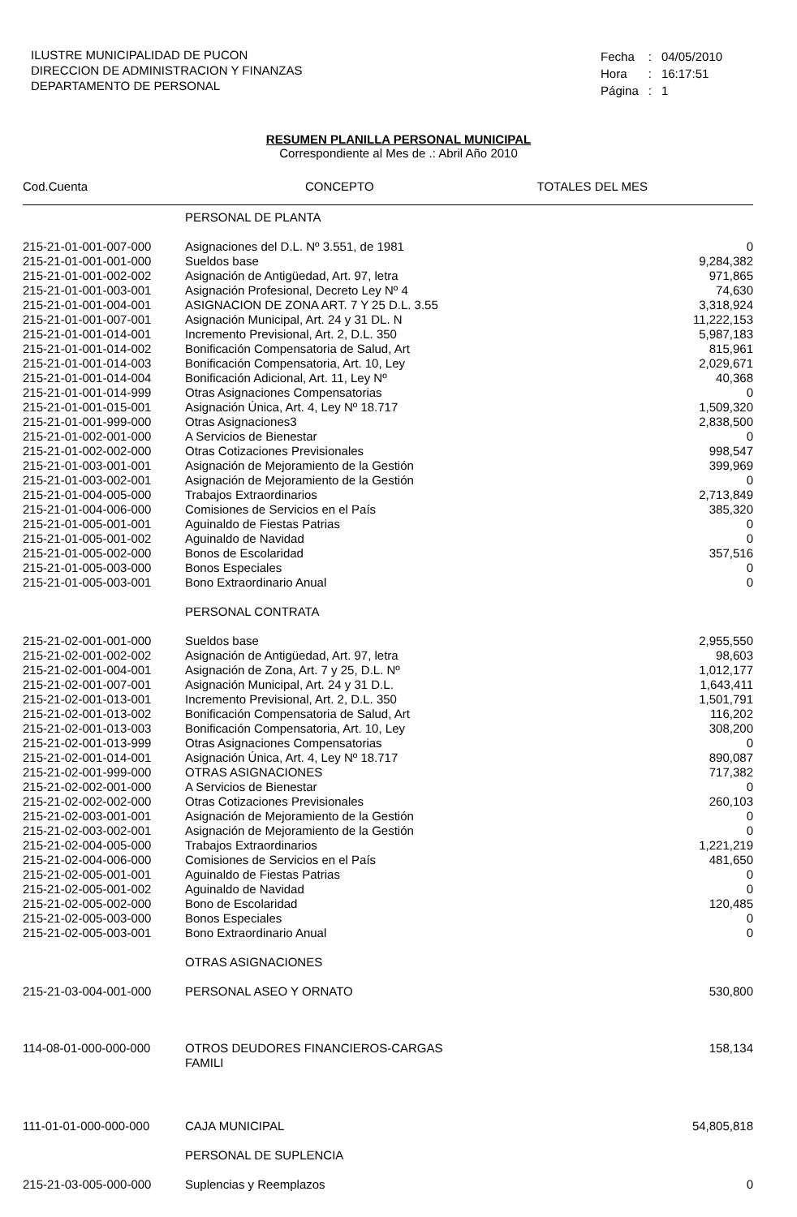ILUSTRE MUNICIPALIDAD DE PUCON
DIRECCION DE ADMINISTRACION Y FINANZAS
DEPARTAMENTO DE PERSONAL
| Fecha | : | 04/05/2010 |
| Hora | : | 16:17:51 |
| Página | : | 1 |
RESUMEN PLANILLA PERSONAL MUNICIPAL
Correspondiente al Mes de .: Abril Año 2010
| Cod.Cuenta | CONCEPTO | TOTALES DEL MES |
| --- | --- | --- |
| | PERSONAL DE PLANTA | |
| 215-21-01-001-007-000 | Asignaciones del D.L. Nº 3.551, de 1981 | 0 |
| 215-21-01-001-001-000 | Sueldos base | 9,284,382 |
| 215-21-01-001-002-002 | Asignación de Antigüedad, Art. 97, letra | 971,865 |
| 215-21-01-001-003-001 | Asignación Profesional, Decreto Ley Nº 4 | 74,630 |
| 215-21-01-001-004-001 | ASIGNACION DE ZONA ART. 7 Y 25 D.L. 3.55 | 3,318,924 |
| 215-21-01-001-007-001 | Asignación Municipal, Art. 24 y 31 DL. N | 11,222,153 |
| 215-21-01-001-014-001 | Incremento Previsional, Art. 2, D.L. 350 | 5,987,183 |
| 215-21-01-001-014-002 | Bonificación Compensatoria de Salud, Art | 815,961 |
| 215-21-01-001-014-003 | Bonificación Compensatoria, Art. 10, Ley | 2,029,671 |
| 215-21-01-001-014-004 | Bonificación Adicional, Art. 11, Ley Nº | 40,368 |
| 215-21-01-001-014-999 | Otras Asignaciones Compensatorias | 0 |
| 215-21-01-001-015-001 | Asignación Única, Art. 4, Ley Nº 18.717 | 1,509,320 |
| 215-21-01-001-999-000 | Otras Asignaciones3 | 2,838,500 |
| 215-21-01-002-001-000 | A Servicios de Bienestar | 0 |
| 215-21-01-002-002-000 | Otras Cotizaciones Previsionales | 998,547 |
| 215-21-01-003-001-001 | Asignación de Mejoramiento de la Gestión | 399,969 |
| 215-21-01-003-002-001 | Asignación de Mejoramiento de la Gestión | 0 |
| 215-21-01-004-005-000 | Trabajos Extraordinarios | 2,713,849 |
| 215-21-01-004-006-000 | Comisiones de Servicios en el País | 385,320 |
| 215-21-01-005-001-001 | Aguinaldo de Fiestas Patrias | 0 |
| 215-21-01-005-001-002 | Aguinaldo de Navidad | 0 |
| 215-21-01-005-002-000 | Bonos de Escolaridad | 357,516 |
| 215-21-01-005-003-000 | Bonos Especiales | 0 |
| 215-21-01-005-003-001 | Bono Extraordinario Anual | 0 |
| | PERSONAL CONTRATA | |
| 215-21-02-001-001-000 | Sueldos base | 2,955,550 |
| 215-21-02-001-002-002 | Asignación de Antigüedad, Art. 97, letra | 98,603 |
| 215-21-02-001-004-001 | Asignación de Zona, Art. 7 y 25, D.L. Nº | 1,012,177 |
| 215-21-02-001-007-001 | Asignación Municipal, Art. 24 y 31 D.L. | 1,643,411 |
| 215-21-02-001-013-001 | Incremento Previsional, Art. 2, D.L. 350 | 1,501,791 |
| 215-21-02-001-013-002 | Bonificación Compensatoria de Salud, Art | 116,202 |
| 215-21-02-001-013-003 | Bonificación Compensatoria, Art. 10, Ley | 308,200 |
| 215-21-02-001-013-999 | Otras Asignaciones Compensatorias | 0 |
| 215-21-02-001-014-001 | Asignación Única, Art. 4, Ley Nº 18.717 | 890,087 |
| 215-21-02-001-999-000 | OTRAS ASIGNACIONES | 717,382 |
| 215-21-02-002-001-000 | A Servicios de Bienestar | 0 |
| 215-21-02-002-002-000 | Otras Cotizaciones Previsionales | 260,103 |
| 215-21-02-003-001-001 | Asignación de Mejoramiento de la Gestión | 0 |
| 215-21-02-003-002-001 | Asignación de Mejoramiento de la Gestión | 0 |
| 215-21-02-004-005-000 | Trabajos Extraordinarios | 1,221,219 |
| 215-21-02-004-006-000 | Comisiones de Servicios en el País | 481,650 |
| 215-21-02-005-001-001 | Aguinaldo de Fiestas Patrias | 0 |
| 215-21-02-005-001-002 | Aguinaldo de Navidad | 0 |
| 215-21-02-005-002-000 | Bono de Escolaridad | 120,485 |
| 215-21-02-005-003-000 | Bonos Especiales | 0 |
| 215-21-02-005-003-001 | Bono Extraordinario Anual | 0 |
| | OTRAS ASIGNACIONES | |
| 215-21-03-004-001-000 | PERSONAL ASEO Y ORNATO | 530,800 |
| 114-08-01-000-000-000 | OTROS DEUDORES FINANCIEROS-CARGAS FAMILI | 158,134 |
| 111-01-01-000-000-000 | CAJA MUNICIPAL | 54,805,818 |
| | PERSONAL DE SUPLENCIA | |
| 215-21-03-005-000-000 | Suplencias y Reemplazos | 0 |